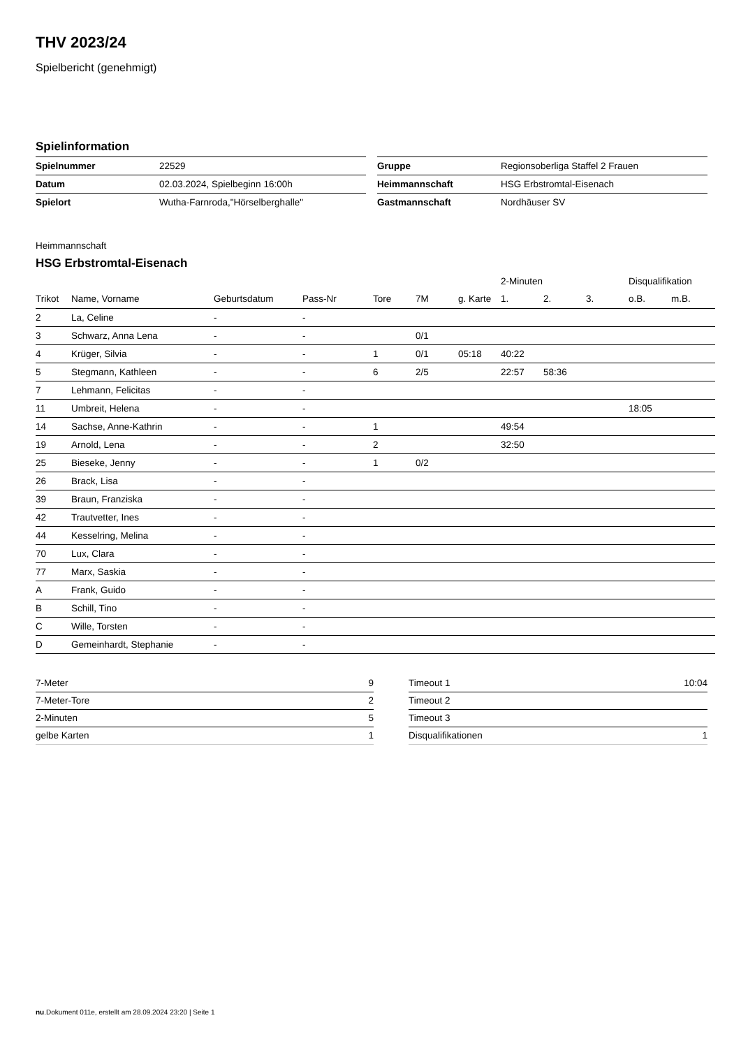THV 2023/24
Spielbericht (genehmigt)
Spielinformation
| Spielnummer | 22529 |
| Datum | 02.03.2024, Spielbeginn 16:00h |
| Spielort | Wutha-Farnroda,"Hörselberghalle" |
| Gruppe | Regionsoberliga Staffel 2 Frauen |
| Heimmannschaft | HSG Erbstromtal-Eisenach |
| Gastmannschaft | Nordhäuser SV |
Heimmannschaft
HSG Erbstromtal-Eisenach
| | | | | | | | 2-Minuten | | | Disqualifikation | |
| --- | --- | --- | --- | --- | --- | --- | --- | --- | --- | --- | --- |
| Trikot | Name, Vorname | Geburtsdatum | Pass-Nr | Tore | 7M | g. Karte | 1. | 2. | 3. | o.B. | m.B. |
| 2 | La, Celine | - | - | | | | | | | | |
| 3 | Schwarz, Anna Lena | - | - | | 0/1 | | | | | | |
| 4 | Krüger, Silvia | - | - | 1 | 0/1 | 05:18 | 40:22 | | | | |
| 5 | Stegmann, Kathleen | - | - | 6 | 2/5 | | 22:57 | 58:36 | | | |
| 7 | Lehmann, Felicitas | - | - | | | | | | | | |
| 11 | Umbreit, Helena | - | - | | | | | | | 18:05 | |
| 14 | Sachse, Anne-Kathrin | - | - | 1 | | | 49:54 | | | | |
| 19 | Arnold, Lena | - | - | 2 | | | 32:50 | | | | |
| 25 | Bieseke, Jenny | - | - | 1 | 0/2 | | | | | | |
| 26 | Brack, Lisa | - | - | | | | | | | | |
| 39 | Braun, Franziska | - | - | | | | | | | | |
| 42 | Trautvetter, Ines | - | - | | | | | | | | |
| 44 | Kesselring, Melina | - | - | | | | | | | | |
| 70 | Lux, Clara | - | - | | | | | | | | |
| 77 | Marx, Saskia | - | - | | | | | | | | |
| A | Frank, Guido | - | - | | | | | | | | |
| B | Schill, Tino | - | - | | | | | | | | |
| C | Wille, Torsten | - | - | | | | | | | | |
| D | Gemeinhardt, Stephanie | - | - | | | | | | | | |
| 7-Meter | 9 |
| 7-Meter-Tore | 2 |
| 2-Minuten | 5 |
| gelbe Karten | 1 |
| Timeout 1 | 10:04 |
| Timeout 2 | |
| Timeout 3 | |
| Disqualifikationen | 1 |
nu.Dokument 011e, erstellt am 28.09.2024 23:20 | Seite 1